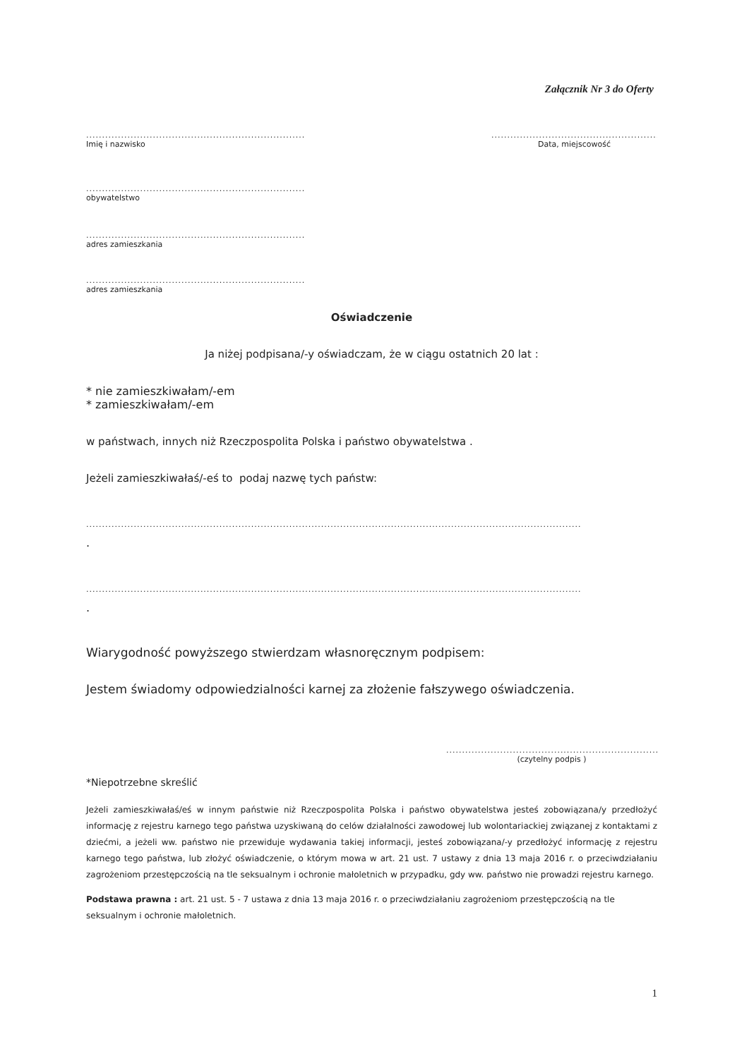Załącznik Nr 3 do Oferty
..........................................................................
Imię i nazwisko
.....................................................
Data, miejscowość
.........................................................................
obywatelstwo
.........................................................................
adres zamieszkania
.........................................................................
adres zamieszkania
Oświadczenie
Ja niżej podpisana/-y oświadczam, że w ciągu ostatnich 20 lat :
* nie zamieszkiwałam/-em
* zamieszkiwałam/-em
w państwach, innych niż Rzeczpospolita Polska i państwo obywatelstwa .
Jeżeli zamieszkiwałaś/-eś to podaj nazwę tych państw:
............................................................................................................................................................
.
............................................................................................................................................................
.
Wiarygodność powyższego stwierdzam własnoręcznym podpisem:
Jestem świadomy odpowiedzialności karnej za złożenie fałszywego oświadczenia.
........................................................................
(czytelny podpis )
*Niepotrzebne skreślić
Jeżeli zamieszkiwałaś/eś w innym państwie niż Rzeczpospolita Polska i państwo obywatelstwa jesteś zobowiązana/y przedłożyć informację z rejestru karnego tego państwa uzyskiwaną do celów działalności zawodowej lub wolontariackiej związanej z kontaktami z dziećmi, a jeżeli ww. państwo nie przewiduje wydawania takiej informacji, jesteś zobowiązana/-y przedłożyć informację z rejestru karnego tego państwa, lub złożyć oświadczenie, o którym mowa w art. 21 ust. 7 ustawy z dnia 13 maja 2016 r. o przeciwdziałaniu zagrożeniom przestępczością na tle seksualnym i ochronie małoletnich w przypadku, gdy ww. państwo nie prowadzi rejestru karnego.
Podstawa prawna : art. 21 ust. 5 - 7 ustawa z dnia 13 maja 2016 r. o przeciwdziałaniu zagrożeniom przestępczością na tle seksualnym i ochronie małoletnich.
1